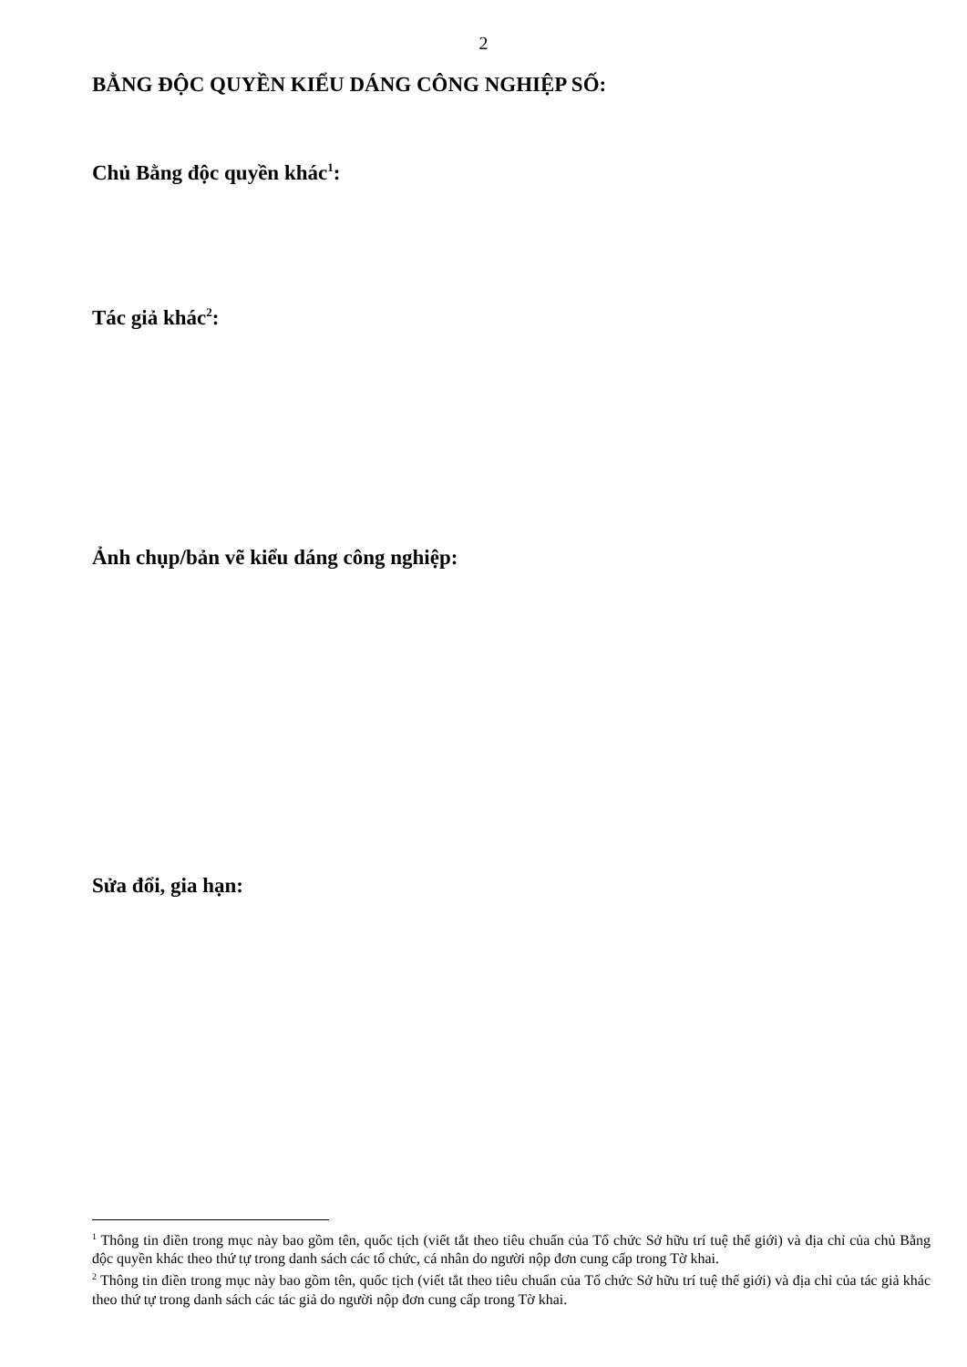2
BẰNG ĐỘC QUYỀN KIỂU DÁNG CÔNG NGHIỆP SỐ:
Chủ Bằng độc quyền khác<sup>1</sup>:
Tác giả khác<sup>2</sup>:
Ảnh chụp/bản vẽ kiểu dáng công nghiệp:
Sửa đổi, gia hạn:
<sup>1</sup> Thông tin điền trong mục này bao gồm tên, quốc tịch (viết tắt theo tiêu chuẩn của Tổ chức Sở hữu trí tuệ thế giới) và địa chỉ của chủ Bằng độc quyền khác theo thứ tự trong danh sách các tổ chức, cá nhân do người nộp đơn cung cấp trong Tờ khai.
<sup>2</sup> Thông tin điền trong mục này bao gồm tên, quốc tịch (viết tắt theo tiêu chuẩn của Tổ chức Sở hữu trí tuệ thế giới) và địa chỉ của tác giả khác theo thứ tự trong danh sách các tác giả do người nộp đơn cung cấp trong Tờ khai.